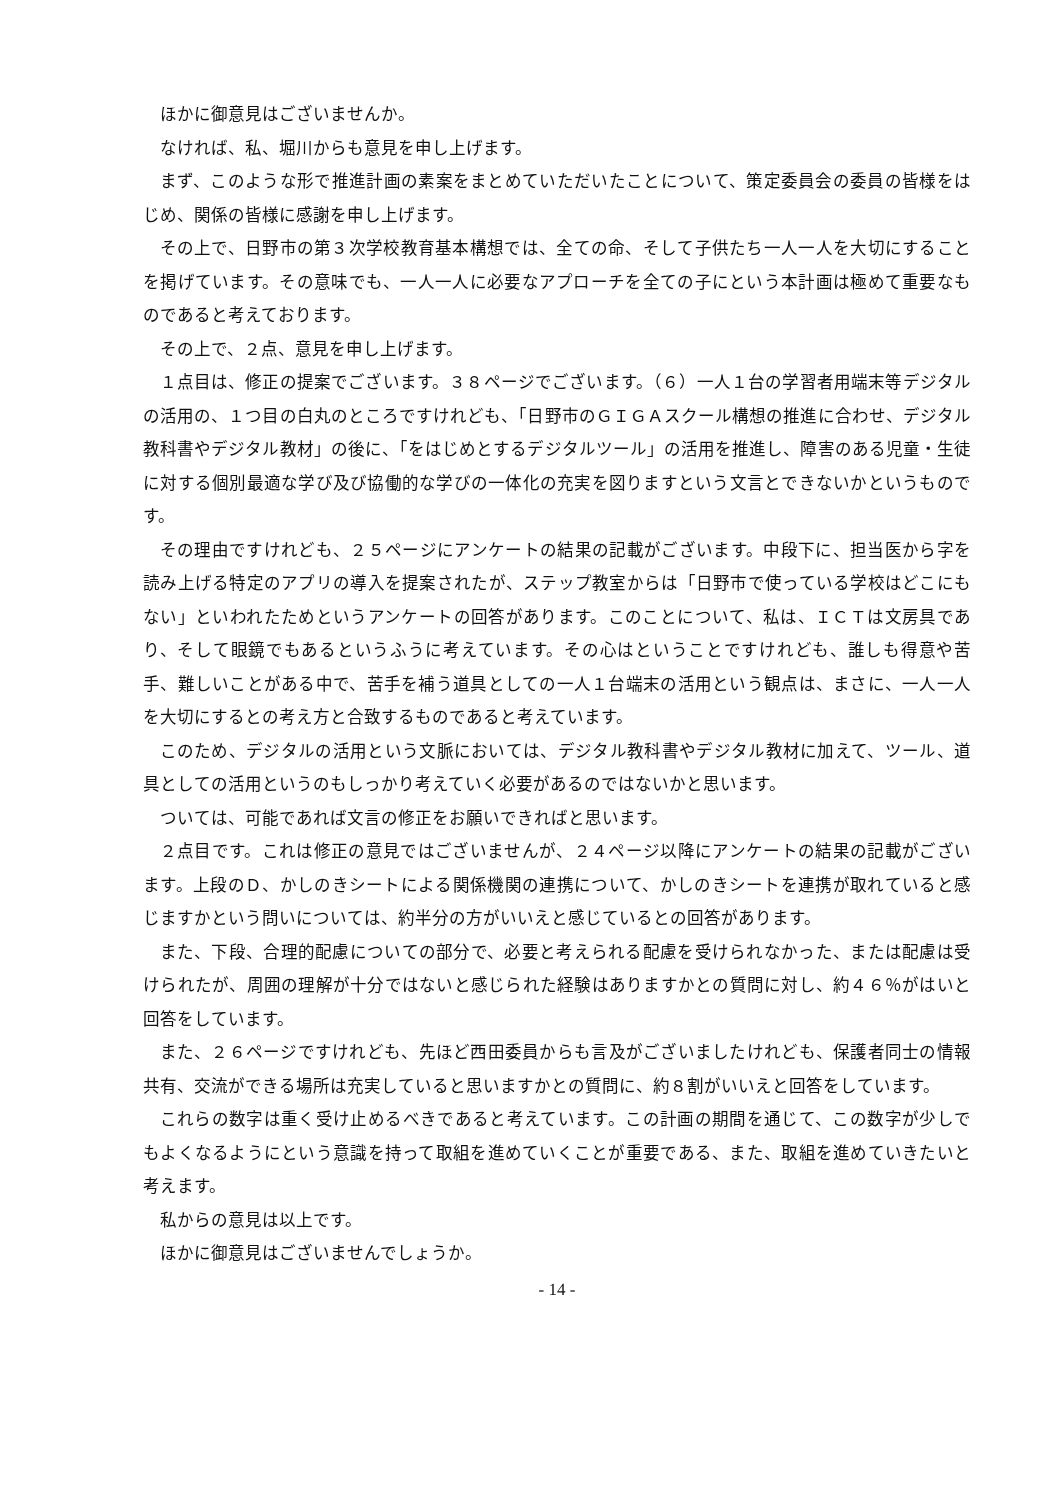ほかに御意見はございませんか。
なければ、私、堀川からも意見を申し上げます。
まず、このような形で推進計画の素案をまとめていただいたことについて、策定委員会の委員の皆様をはじめ、関係の皆様に感謝を申し上げます。
その上で、日野市の第３次学校教育基本構想では、全ての命、そして子供たち一人一人を大切にすることを掲げています。その意味でも、一人一人に必要なアプローチを全ての子にという本計画は極めて重要なものであると考えております。
その上で、２点、意見を申し上げます。
１点目は、修正の提案でございます。３８ページでございます。（６）一人１台の学習者用端末等デジタルの活用の、１つ目の白丸のところですけれども、「日野市のＧＩＧＡスクール構想の推進に合わせ、デジタル教科書やデジタル教材」の後に、「をはじめとするデジタルツール」の活用を推進し、障害のある児童・生徒に対する個別最適な学び及び協働的な学びの一体化の充実を図りますという文言とできないかというものです。
その理由ですけれども、２５ページにアンケートの結果の記載がございます。中段下に、担当医から字を読み上げる特定のアプリの導入を提案されたが、ステップ教室からは「日野市で使っている学校はどこにもない」といわれたためというアンケートの回答があります。このことについて、私は、ＩＣＴは文房具であり、そして眼鏡でもあるというふうに考えています。その心はということですけれども、誰しも得意や苦手、難しいことがある中で、苦手を補う道具としての一人１台端末の活用という観点は、まさに、一人一人を大切にするとの考え方と合致するものであると考えています。
このため、デジタルの活用という文脈においては、デジタル教科書やデジタル教材に加えて、ツール、道具としての活用というのもしっかり考えていく必要があるのではないかと思います。
ついては、可能であれば文言の修正をお願いできればと思います。
２点目です。これは修正の意見ではございませんが、２４ページ以降にアンケートの結果の記載がございます。上段のＤ、かしのきシートによる関係機関の連携について、かしのきシートを連携が取れていると感じますかという問いについては、約半分の方がいいえと感じているとの回答があります。
また、下段、合理的配慮についての部分で、必要と考えられる配慮を受けられなかった、または配慮は受けられたが、周囲の理解が十分ではないと感じられた経験はありますかとの質問に対し、約４６％がはいと回答をしています。
また、２６ページですけれども、先ほど西田委員からも言及がございましたけれども、保護者同士の情報共有、交流ができる場所は充実していると思いますかとの質問に、約８割がいいえと回答をしています。
これらの数字は重く受け止めるべきであると考えています。この計画の期間を通じて、この数字が少しでもよくなるようにという意識を持って取組を進めていくことが重要である、また、取組を進めていきたいと考えます。
私からの意見は以上です。
ほかに御意見はございませんでしょうか。
- 14 -